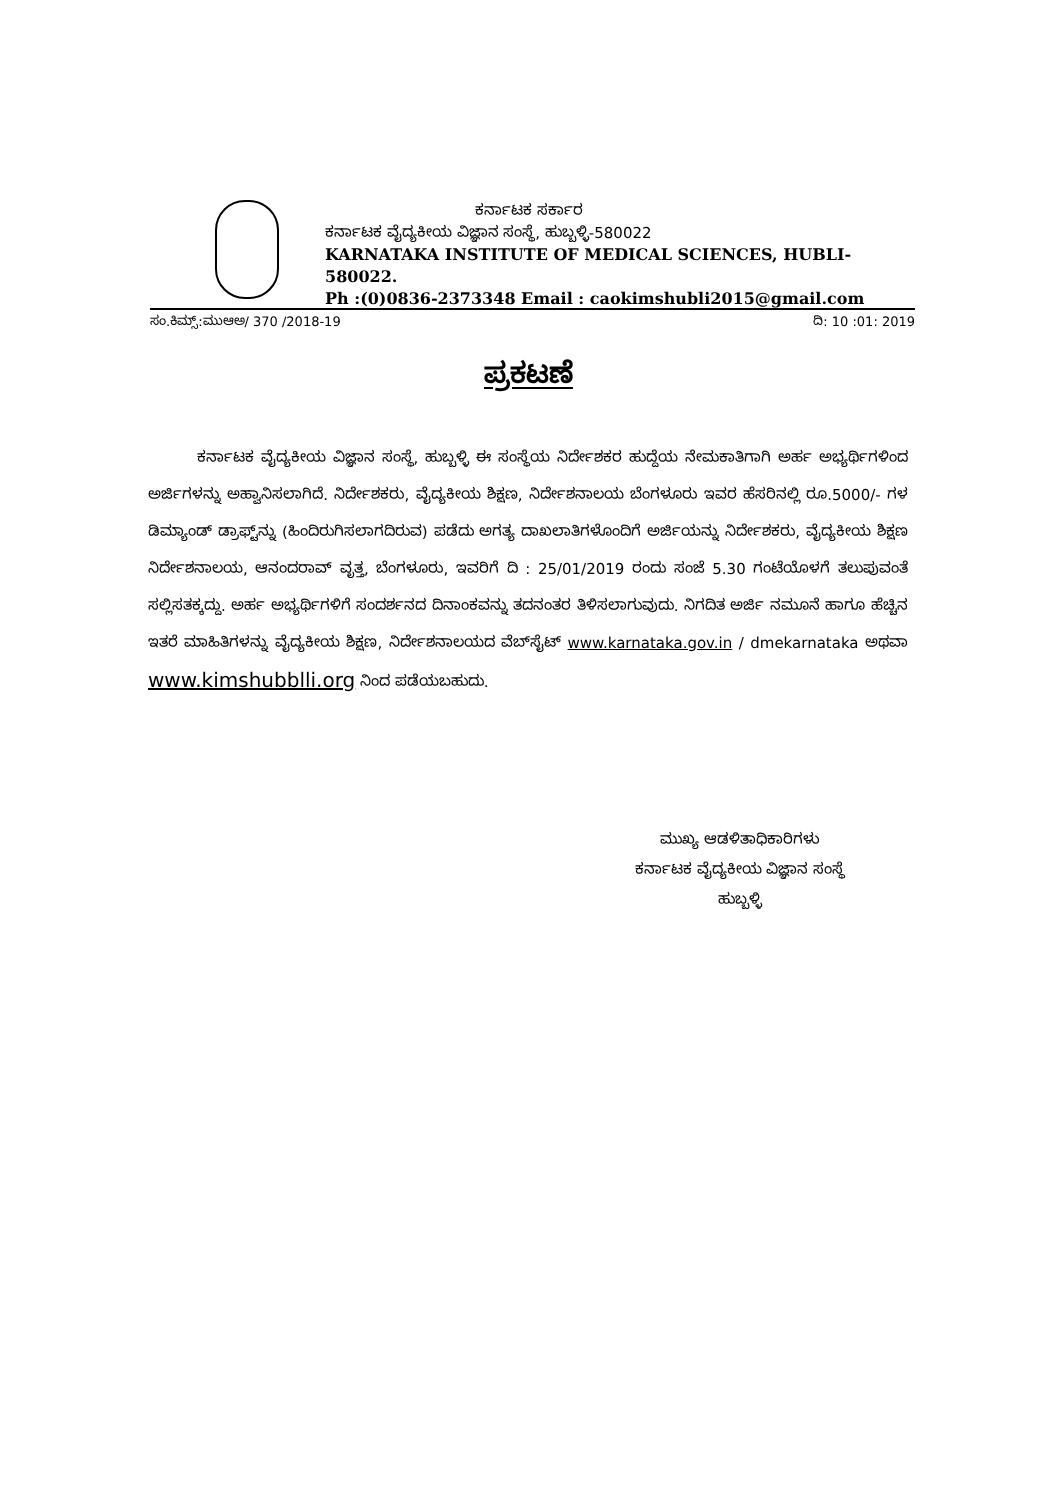ಕರ್ನಾಟಕ ಸರ್ಕಾರ
ಕರ್ನಾಟಕ ವೈದ್ಯಕೀಯ ವಿಜ್ಞಾನ ಸಂಸ್ಥೆ, ಹುಬ್ಬಳ್ಳಿ-580022
KARNATAKA INSTITUTE OF MEDICAL SCIENCES, HUBLI-580022.
Ph :(0)0836-2373348 Email : caokimshubli2015@gmail.com
ಸಂ.ಕಿಮ್ಸ್:ಮುಆಅ/ 370 /2018-19 ದಿ: 10 :01: 2019
ಪ್ರಕಟಣೆ
ಕರ್ನಾಟಕ ವೈದ್ಯಕೀಯ ವಿಜ್ಞಾನ ಸಂಸ್ಥೆ, ಹುಬ್ಬಳ್ಳಿ ಈ ಸಂಸ್ಥೆಯ ನಿರ್ದೇಶಕರ ಹುದ್ದೆಯ ನೇಮಕಾತಿಗಾಗಿ ಅರ್ಹ ಅಭ್ಯರ್ಥಿಗಳಿಂದ ಅರ್ಜಿಗಳನ್ನು ಅಹ್ವಾನಿಸಲಾಗಿದೆ. ನಿರ್ದೇಶಕರು, ವೈದ್ಯಕೀಯ ಶಿಕ್ಷಣ, ನಿರ್ದೇಶನಾಲಯ ಬೆಂಗಳೂರು ಇವರ ಹೆಸರಿನಲ್ಲಿ ರೂ.5000/- ಗಳ ಡಿಮ್ಯಾಂಡ್ ಡ್ರಾಫ್ಟ್‌ನ್ನು (ಹಿಂದಿರುಗಿಸಲಾಗದಿರುವ) ಪಡೆದು ಅಗತ್ಯ ದಾಖಲಾತಿಗಳೊಂದಿಗೆ ಅರ್ಜಿಯನ್ನು ನಿರ್ದೇಶಕರು, ವೈದ್ಯಕೀಯ ಶಿಕ್ಷಣ ನಿರ್ದೇಶನಾಲಯ, ಆನಂದರಾವ್ ವೃತ್ತ, ಬೆಂಗಳೂರು, ಇವರಿಗೆ ದಿ : 25/01/2019 ರಂದು ಸಂಜೆ 5.30 ಗಂಟೆಯೊಳಗೆ ತಲುಪುವಂತೆ ಸಲ್ಲಿಸತಕ್ಕದ್ದು. ಅರ್ಹ ಅಭ್ಯರ್ಥಿಗಳಿಗೆ ಸಂದರ್ಶನದ ದಿನಾಂಕವನ್ನು ತದನಂತರ ತಿಳಿಸಲಾಗುವುದು. ನಿಗದಿತ ಅರ್ಜಿ ನಮೂನೆ ಹಾಗೂ ಹೆಚ್ಚಿನ ಇತರೆ ಮಾಹಿತಿಗಳನ್ನು ವೈದ್ಯಕೀಯ ಶಿಕ್ಷಣ, ನಿರ್ದೇಶನಾಲಯದ ವೆಬ್‌ಸೈಟ್ www.karnataka.gov.in / dmekarnataka ಅಥವಾ www.kimshubblli.org ನಿಂದ ಪಡೆಯಬಹುದು.
ಮುಖ್ಯ ಆಡಳಿತಾಧಿಕಾರಿಗಳು
ಕರ್ನಾಟಕ ವೈದ್ಯಕೀಯ ವಿಜ್ಞಾನ ಸಂಸ್ಥೆ
ಹುಬ್ಬಳ್ಳಿ